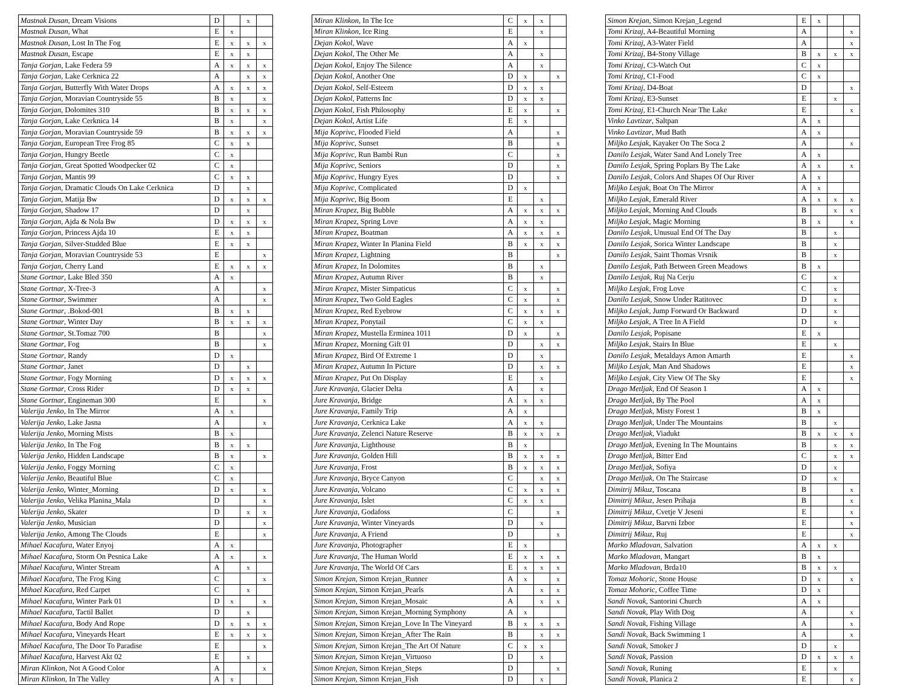| Mastnak Dusan , Dream Visions | D | | x | |
| Mastnak Dusan , What | E | x | | |
| Mastnak Dusan , Lost In The Fog | E | x | x | x |
| Mastnak Dusan , Escape | E | x | x | |
| Tanja Gorjan , Lake Federa 59 | A | x | x | x |
| Tanja Gorjan , Lake Cerknica 22 | A | | x | x |
| Tanja Gorjan , Butterfly With Water Drops | A | x | x | x |
| Tanja Gorjan , Moravian Countryside 55 | B | x | | x |
| Tanja Gorjan , Dolomites 310 | B | x | x | x |
| Tanja Gorjan , Lake Cerknica 14 | B | x | | x |
| Tanja Gorjan , Moravian Countryside 59 | B | x | x | x |
| Tanja Gorjan , European Tree Frog 85 | C | x | x | |
| Tanja Gorjan , Hungry Beetle | C | x | | |
| Tanja Gorjan , Great Spotted Woodpecker 02 | C | x | | |
| Tanja Gorjan , Mantis 99 | C | x | x | |
| Tanja Gorjan , Dramatic Clouds On Lake Cerknica | D | | x | |
| Tanja Gorjan , Matija Bw | D | x | x | x |
| Tanja Gorjan , Shadow 17 | D | | x | |
| Tanja Gorjan , Ajda & Nola Bw | D | x | x | x |
| Tanja Gorjan , Princess Ajda 10 | E | x | x | |
| Tanja Gorjan , Silver-Studded Blue | E | x | x | |
| Tanja Gorjan , Moravian Countryside 53 | E | | | x |
| Tanja Gorjan , Cherry Land | E | x | x | x |
| Stane Gortnar , Lake Bled 350 | A | x | | |
| Stane Gortnar , X-Tree-3 | A | | | x |
| Stane Gortnar , Swimmer | A | | | x |
| Stane Gortnar , .Bokod-001 | B | x | x | |
| Stane Gortnar , Winter Day | B | x | x | x |
| Stane Gortnar , St.Tomaz 700 | B | | | x |
| Stane Gortnar , Fog | B | | | x |
| Stane Gortnar , Randy | D | x | | |
| Stane Gortnar , Janet | D | | x | |
| Stane Gortnar , Fogy Morning | D | x | x | x |
| Stane Gortnar , Cross Rider | D | x | x | |
| Stane Gortnar , Engineman 300 | E | | | x |
| Valerija Jenko , In The Mirror | A | x | | |
| Valerija Jenko , Lake Jasna | A | | | x |
| Valerija Jenko , Morning Mists | B | x | | |
| Valerija Jenko , In The Fog | B | x | x | |
| Valerija Jenko , Hidden Landscape | B | x | | x |
| Valerija Jenko , Foggy Morning | C | x | | |
| Valerija Jenko , Beautiful Blue | C | x | | |
| Valerija Jenko , Winter_Morning | D | x | | x |
| Valerija Jenko , Velika Planina_Mala | D | | | x |
| Valerija Jenko , Skater | D | | x | x |
| Valerija Jenko , Musician | D | | | x |
| Valerija Jenko , Among The Clouds | E | | | x |
| Mihael Kacafura , Water Enyoj | A | x | | |
| Mihael Kacafura , Storm On Pesnica Lake | A | x | | x |
| Mihael Kacafura , Winter Stream | A | | x | |
| Mihael Kacafura , The Frog King | C | | | x |
| Mihael Kacafura , Red Carpet | C | | x | |
| Mihael Kacafura , Winter Park 01 | D | x | | x |
| Mihael Kacafura , Tactil Ballet | D | | x | |
| Mihael Kacafura , Body And Rope | D | x | x | x |
| Mihael Kacafura , Vineyards Heart | E | x | x | x |
| Mihael Kacafura , The Door To Paradise | E | | | x |
| Mihael Kacafura , Harvest Akt 02 | E | | x | |
| Miran Klinkon , Not A Good Color | A | | | x |
| Miran Klinkon , In The Valley | A | x | | |
| Miran Klinkon , In The Ice | C | x | x | |
| Miran Klinkon , Ice Ring | E | | x | |
| Dejan Kokol , Wave | A | x | | |
| Dejan Kokol , The Other Me | A | | x | |
| Dejan Kokol , Enjoy The Silence | A | | x | |
| Dejan Kokol , Another One | D | x | | x |
| Dejan Kokol , Self-Esteem | D | x | x | |
| Dejan Kokol , Patterns Inc | D | x | x | |
| Dejan Kokol , Fish Philosophy | E | x | | x |
| Dejan Kokol , Artist Life | E | x | | |
| Mija Koprivc , Flooded Field | A | | | x |
| Mija Koprivc , Sunset | B | | | x |
| Mija Koprivc , Run Bambi Run | C | | | x |
| Mija Koprivc , Seniors | D | | | x |
| Mija Koprivc , Hungry Eyes | D | | | x |
| Mija Koprivc , Complicated | D | x | | |
| Mija Koprivc , Big Boom | E | | x | |
| Miran Krapez , Big Bubble | A | x | x | x |
| Miran Krapez , Spring Love | A | x | x | |
| Miran Krapez , Boatman | A | x | x | x |
| Miran Krapez , Winter In Planina Field | B | x | x | x |
| Miran Krapez , Lightning | B | | | x |
| Miran Krapez , In Dolomites | B | | x | |
| Miran Krapez , Autumn River | B | | x | |
| Miran Krapez , Mister Simpaticus | C | x | | x |
| Miran Krapez , Two Gold Eagles | C | x | | x |
| Miran Krapez , Red Eyebrow | C | x | x | x |
| Miran Krapez , Ponytail | C | x | x | |
| Miran Krapez , Mustella Erminea 1011 | D | x | | x |
| Miran Krapez , Morning Gift 01 | D | | x | x |
| Miran Krapez , Bird Of Extreme 1 | D | | x | |
| Miran Krapez , Autumn In Picture | D | | x | x |
| Miran Krapez , Put On Display | E | | x | |
| Jure Kravanja , Glacier Delta | A | | x | |
| Jure Kravanja , Bridge | A | x | x | |
| Jure Kravanja , Family Trip | A | x | | |
| Jure Kravanja , Cerknica Lake | A | x | x | |
| Jure Kravanja , Zelenci Nature Reserve | B | x | x | x |
| Jure Kravanja , Lighthouse | B | x | | |
| Jure Kravanja , Golden Hill | B | x | x | x |
| Jure Kravanja , Frost | B | x | x | x |
| Jure Kravanja , Bryce Canyon | C | | x | x |
| Jure Kravanja , Volcano | C | x | x | x |
| Jure Kravanja , Islet | C | x | x | |
| Jure Kravanja , Godafoss | C | | | x |
| Jure Kravanja , Winter Vineyards | D | | x | |
| Jure Kravanja , A Friend | D | | | x |
| Jure Kravanja , Photographer | E | x | | |
| Jure Kravanja , The Human World | E | x | x | x |
| Jure Kravanja , The World Of Cars | E | x | x | x |
| Simon Krejan , Simon Krejan_Runner | A | x | | x |
| Simon Krejan , Simon Krejan_Pearls | A | | x | x |
| Simon Krejan , Simon Krejan_Mosaic | A | | x | x |
| Simon Krejan , Simon Krejan_Morning Symphony | A | x | | |
| Simon Krejan , Simon Krejan_Love In The Vineyard | B | x | x | x |
| Simon Krejan , Simon Krejan_After The Rain | B | | x | x |
| Simon Krejan , Simon Krejan_The Art Of Nature | C | x | x | |
| Simon Krejan , Simon Krejan_Virtuoso | D | | x | |
| Simon Krejan , Simon Krejan_Steps | D | | | x |
| Simon Krejan , Simon Krejan_Fish | D | | x | |
| Simon Krejan , Simon Krejan_Legend | E | x | | |
| Tomi Krizaj , A4-Beautiful Morning | A | | | x |
| Tomi Krizaj , A3-Water Field | A | | | x |
| Tomi Krizaj , B4-Stony Village | B | x | x | x |
| Tomi Krizaj , C3-Watch Out | C | x | | |
| Tomi Krizaj , C1-Food | C | x | | |
| Tomi Krizaj , D4-Boat | D | | | x |
| Tomi Krizaj , E3-Sunset | E | | x | |
| Tomi Krizaj , E1-Church Near The Lake | E | | | x |
| Vinko Lavtizar , Saltpan | A | x | | |
| Vinko Lavtizar , Mud Bath | A | x | | |
| Miljko Lesjak , Kayaker On The Soca 2 | A | | | x |
| Danilo Lesjak , Water Sand And Lonely Tree | A | x | | |
| Danilo Lesjak , Spring Poplars By The Lake | A | x | | x |
| Danilo Lesjak , Colors And Shapes Of Our River | A | x | | |
| Miljko Lesjak , Boat On The Mirror | A | x | | |
| Miljko Lesjak , Emerald River | A | x | x | x |
| Miljko Lesjak , Morning And Clouds | B | | x | x |
| Miljko Lesjak , Magic Morning | B | x | | x |
| Danilo Lesjak , Unusual End Of The Day | B | | x | |
| Danilo Lesjak , Sorica Winter Landscape | B | | x | |
| Danilo Lesjak , Saint Thomas Vrsnik | B | | x | |
| Danilo Lesjak , Path Between Green Meadows | B | x | | |
| Danilo Lesjak , Ruj Na Cerju | C | | x | |
| Miljko Lesjak , Frog Love | C | | x | |
| Danilo Lesjak , Snow Under Ratitovec | D | | x | |
| Miljko Lesjak , Jump Forward Or Backward | D | | x | |
| Miljko Lesjak , A Tree In A Field | D | | x | |
| Danilo Lesjak , Popisane | E | x | | |
| Miljko Lesjak , Stairs In Blue | E | | x | |
| Danilo Lesjak , Metaldays Amon Amarth | E | | | x |
| Miljko Lesjak , Man And Shadows | E | | | x |
| Miljko Lesjak , City View Of The Sky | E | | | x |
| Drago Metljak , End Of Season 1 | A | x | | |
| Drago Metljak , By The Pool | A | x | | |
| Drago Metljak , Misty Forest 1 | B | x | | |
| Drago Metljak , Under The Mountains | B | | x | |
| Drago Metljak , Viadukt | B | x | x | x |
| Drago Metljak , Evening In The Mountains | B | | x | x |
| Drago Metljak , Bitter End | C | | x | x |
| Drago Metljak , Sofiya | D | | x | |
| Drago Metljak , On The Staircase | D | | x | |
| Dimitrij Mikuz , Toscana | B | | | x |
| Dimitrij Mikuz , Jesen Prihaja | B | | | x |
| Dimitrij Mikuz , Cvetje V Jeseni | E | | | x |
| Dimitrij Mikuz , Barvni Izbor | E | | | x |
| Dimitrij Mikuz , Ruj | E | | | x |
| Marko Mladovan , Salvation | A | x | x | |
| Marko Mladovan , Mangart | B | x | | |
| Marko Mladovan , Brda10 | B | x | x | |
| Tomaz Mohoric , Stone House | D | x | | x |
| Tomaz Mohoric , Coffee Time | D | x | | |
| Sandi Novak , Santorini Church | A | x | | |
| Sandi Novak , Play With Dog | A | | | x |
| Sandi Novak , Fishing Village | A | | | x |
| Sandi Novak , Back Swimming 1 | A | | | x |
| Sandi Novak , Smoker J | D | | x | |
| Sandi Novak , Passion | D | x | x | x |
| Sandi Novak , Runing | E | | x | |
| Sandi Novak , Planica 2 | E | | | x |